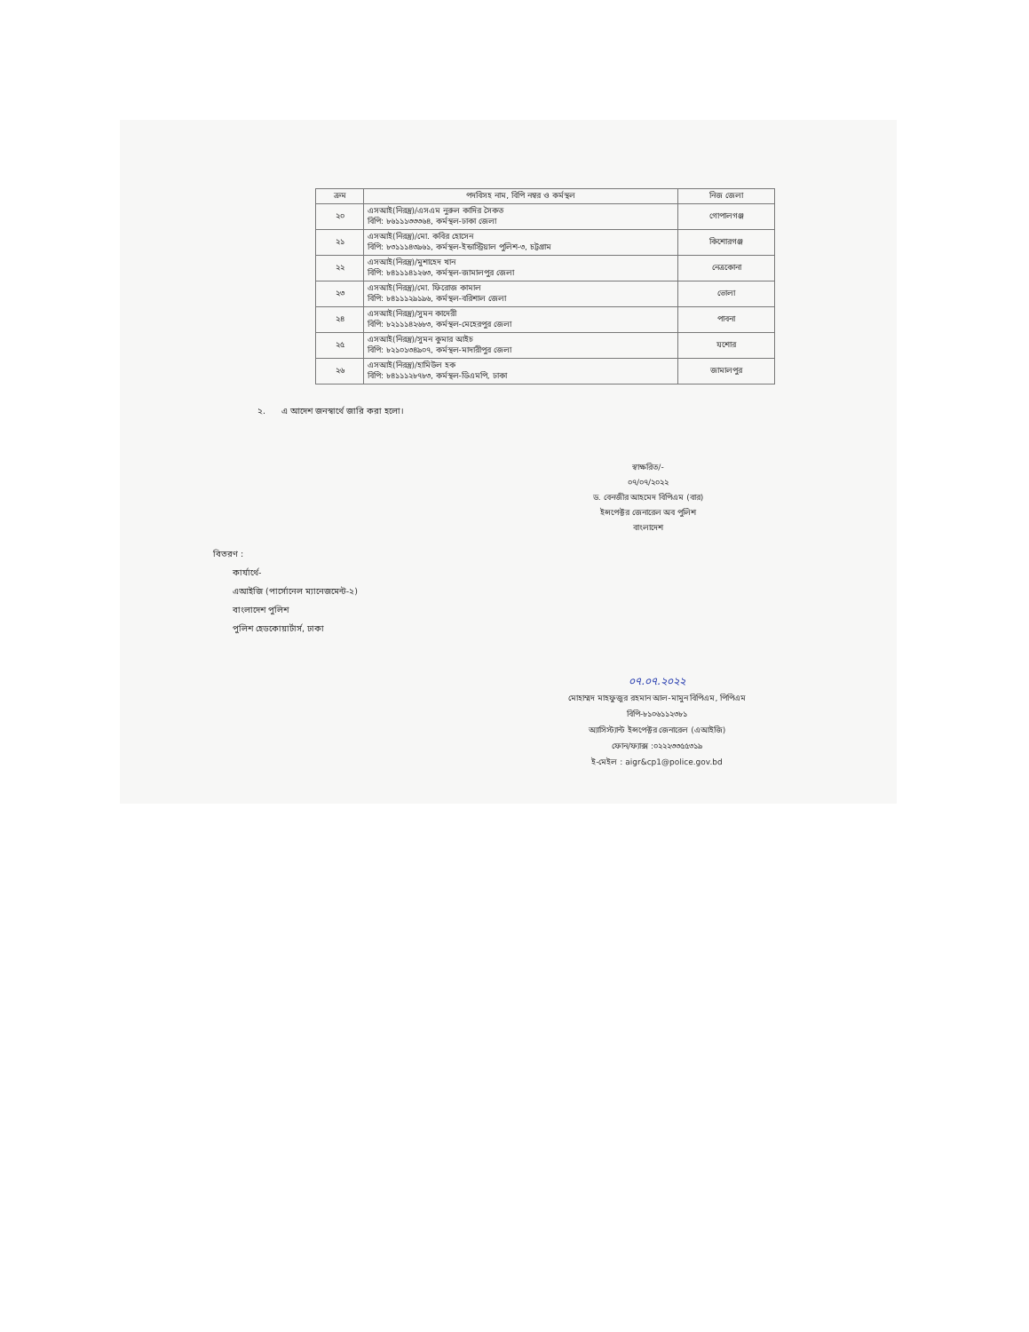| ক্রম | পদবিসহ নাম, বিপি নম্বর ও কর্মস্থল | নিজ জেলা |
| --- | --- | --- |
| ২০ | এসআই(নিরস্ত্র)/এসএম নুরুল কাদির সৈকত বিপি: ৮৬১১১৩৩৩৬৪, কর্মস্থল-ঢাকা জেলা | গোপালগঞ্জ |
| ২১ | এসআই(নিরস্ত্র)/মো. কবির হোসেন বিপি: ৮৩১১১৪৩৯৬১, কর্মস্থল-ইন্ডাস্ট্রিয়াল পুলিশ-৩, চট্টগ্রাম | কিশোরগঞ্জ |
| ২২ | এসআই(নিরস্ত্র)/মুশাহেদ খান বিপি: ৮৪১১১৪১২৬৩, কর্মস্থল-জামালপুর জেলা | নেত্রকোনা |
| ২৩ | এসআই(নিরস্ত্র)/মো. ফিরোজ কামাল বিপি: ৮৪১১১২৯১৯৬, কর্মস্থল-বরিশাল জেলা | ভোলা |
| ২৪ | এসআই(নিরস্ত্র)/সুমন কাদেরী বিপি: ৮২১১১৪২৬৮৩, কর্মস্থল-মেহেরপুর জেলা | পাবনা |
| ২৫ | এসআই(নিরস্ত্র)/সুমন কুমার আইচ বিপি: ৮২১০১৩৪৯০৭, কর্মস্থল-মাদারীপুর জেলা | যশোর |
| ২৬ | এসআই(নিরস্ত্র)/হামিউল হক বিপি: ৮৪১১১২৮৭৮৩, কর্মস্থল-ডিএমপি, ঢাকা | জামালপুর |
২. এ আদেশ জনস্বার্থে জারি করা হলো।
স্বাক্ষরিত/-
০৭/০৭/২০২২
ড. বেনজীর আহমেদ বিপিএম (বার)
ইন্সপেক্টর জেনারেল অব পুলিশ
বাংলাদেশ
বিতরণ :
কার্যার্থে-
এআইজি (পার্সোনেল ম্যানেজমেন্ট-২)
বাংলাদেশ পুলিশ
পুলিশ হেডকোয়ার্টার্স, ঢাকা
০৭.০৭.২০২২
মোহাম্মদ মাহফুজুর রহমান আল-মামুন বিপিএম, পিপিএম
বিপি-৮১০৬১১২৩৮১
অ্যাসিস্ট্যান্ট ইন্সপেক্টর জেনারেল (এআইজি)
ফোন/ফ্যাক্স :০২২২৩৩৫৫৩১৯
ই-মেইল : aigr&cp1@police.gov.bd